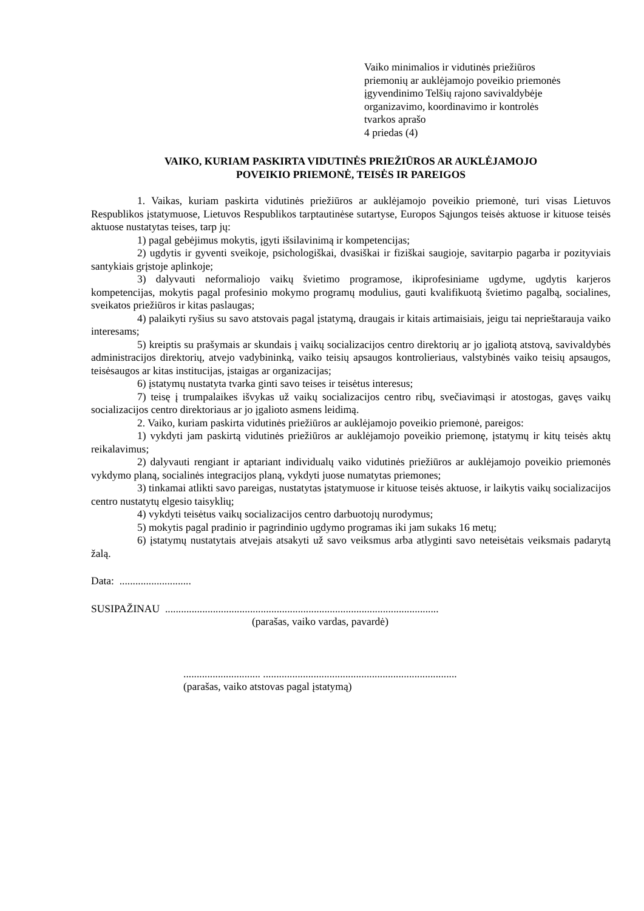Vaiko minimalios ir vidutinės priežiūros
priemonių ar auklėjamojo poveikio priemonės
įgyvendinimo Telšių rajono savivaldybėje
organizavimo, koordinavimo ir kontrolės
tvarkos aprašo
4 priedas (4)
VAIKO, KURIAM PASKIRTA VIDUTINĖS PRIEŽIŪROS AR AUKLĖJAMOJO
POVEIKIO PRIEMONĖ, TEISĖS IR PAREIGOS
1. Vaikas, kuriam paskirta vidutinės priežiūros ar auklėjamojo poveikio priemonė, turi visas Lietuvos Respublikos įstatymuose, Lietuvos Respublikos tarptautinėse sutartyse, Europos Sąjungos teisės aktuose ir kituose teisės aktuose nustatytas teises, tarp jų:
1) pagal gebėjimus mokytis, įgyti išsilavinimą ir kompetencijas;
2) ugdytis ir gyventi sveikoje, psichologiškai, dvasiškai ir fiziškai saugioje, savitarpio pagarba ir pozityviais santykiais grįstoje aplinkoje;
3) dalyvauti neformaliojo vaikų švietimo programose, ikiprofesiniame ugdyme, ugdytis karjeros kompetencijas, mokytis pagal profesinio mokymo programų modulius, gauti kvalifikuotą švietimo pagalbą, socialines, sveikatos priežiūros ir kitas paslaugas;
4) palaikyti ryšius su savo atstovais pagal įstatymą, draugais ir kitais artimaisiais, jeigu tai neprieštarauja vaiko interesams;
5) kreiptis su prašymais ar skundais į vaikų socializacijos centro direktorių ar jo įgaliotą atstovą, savivaldybės administracijos direktorių, atvejo vadybininką, vaiko teisių apsaugos kontrolieriaus, valstybinės vaiko teisių apsaugos, teisėsaugos ar kitas institucijas, įstaigas ar organizacijas;
6) įstatymų nustatyta tvarka ginti savo teises ir teisėtus interesus;
7) teisę į trumpalaikes išvykas už vaikų socializacijos centro ribų, svečiavimąsi ir atostogas, gavęs vaikų socializacijos centro direktoriaus ar jo įgalioto asmens leidimą.
2. Vaiko, kuriam paskirta vidutinės priežiūros ar auklėjamojo poveikio priemonė, pareigos:
1) vykdyti jam paskirtą vidutinės priežiūros ar auklėjamojo poveikio priemonę, įstatymų ir kitų teisės aktų reikalavimus;
2) dalyvauti rengiant ir aptariant individualų vaiko vidutinės priežiūros ar auklėjamojo poveikio priemonės vykdymo planą, socialinės integracijos planą, vykdyti juose numatytas priemones;
3) tinkamai atlikti savo pareigas, nustatytas įstatymuose ir kituose teisės aktuose, ir laikytis vaikų socializacijos centro nustatytų elgesio taisyklių;
4) vykdyti teisėtus vaikų socializacijos centro darbuotojų nurodymus;
5) mokytis pagal pradinio ir pagrindinio ugdymo programas iki jam sukaks 16 metų;
6) įstatymų nustatytais atvejais atsakyti už savo veiksmus arba atlyginti savo neteisėtais veiksmais padarytą žalą.
Data: ...........................
SUSIPAŽINAU .......................................................................................................
(parašas, vaiko vardas, pavardė)
............................. .........................................................................
(parašas, vaiko atstovas pagal įstatymą)